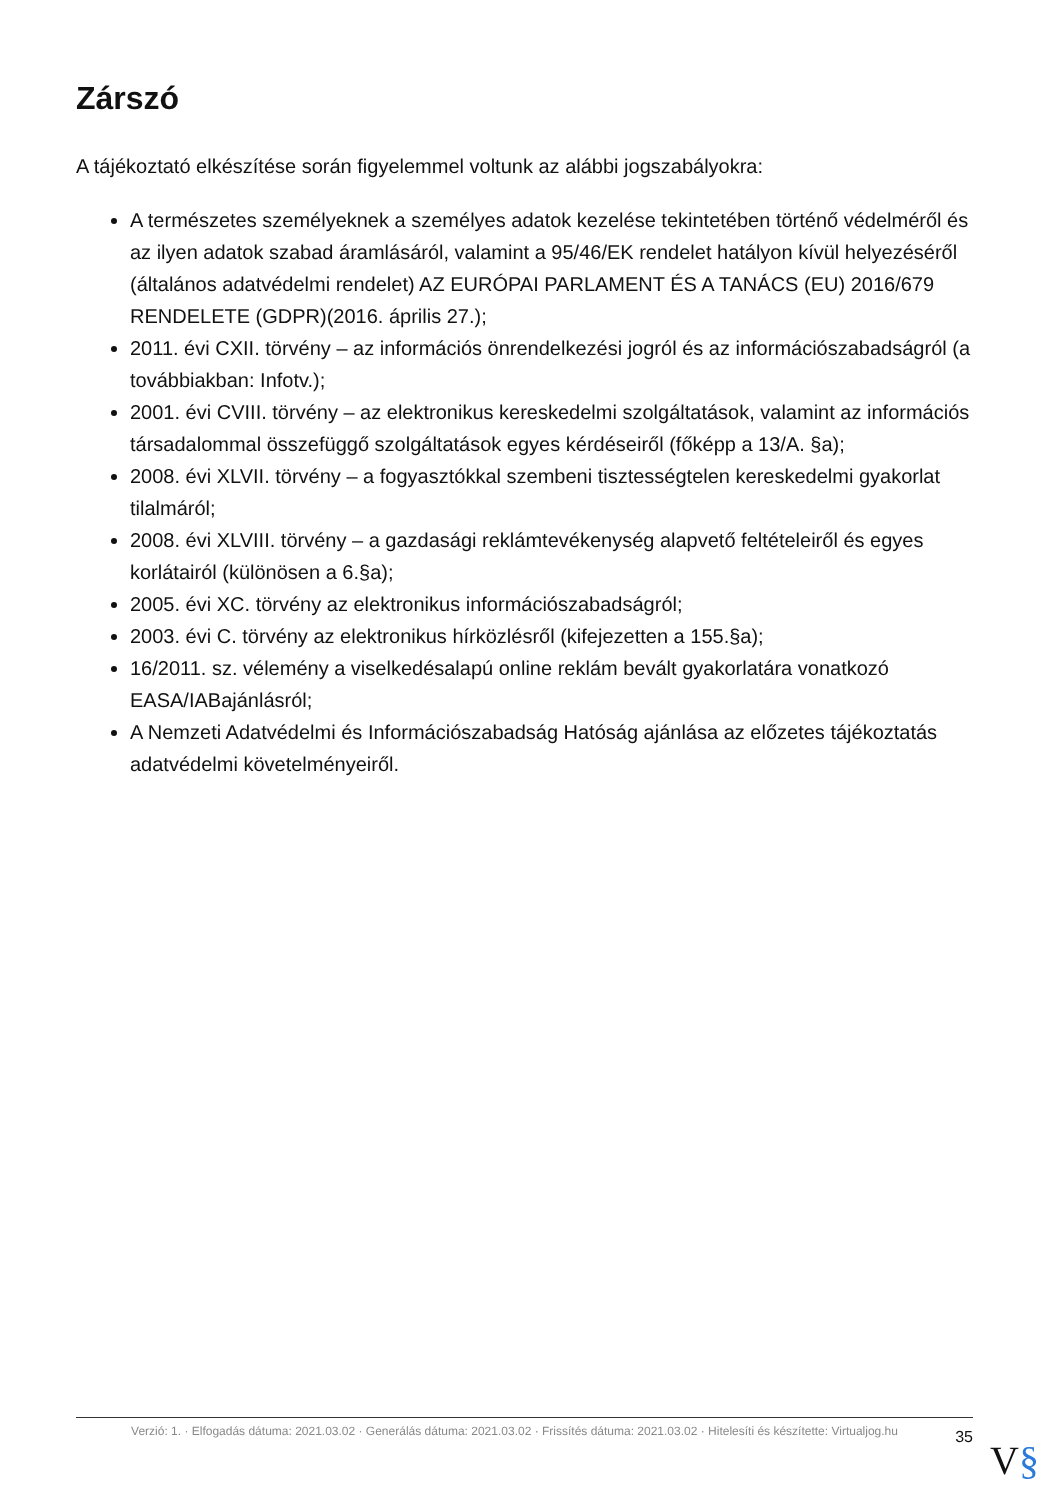Zárszó
A tájékoztató elkészítése során figyelemmel voltunk az alábbi jogszabályokra:
A természetes személyeknek a személyes adatok kezelése tekintetében történő védelméről és az ilyen adatok szabad áramlásáról, valamint a 95/46/EK rendelet hatályon kívül helyezéséről (általános adatvédelmi rendelet) AZ EURÓPAI PARLAMENT ÉS A TANÁCS (EU) 2016/679 RENDELETE (GDPR)(2016. április 27.);
2011. évi CXII. törvény – az információs önrendelkezési jogról és az információszabadságról (a továbbiakban: Infotv.);
2001. évi CVIII. törvény – az elektronikus kereskedelmi szolgáltatások, valamint az információs társadalommal összefüggő szolgáltatások egyes kérdéseiről (főképp a 13/A. §a);
2008. évi XLVII. törvény – a fogyasztókkal szembeni tisztességtelen kereskedelmi gyakorlat tilalmáról;
2008. évi XLVIII. törvény – a gazdasági reklámtevékenység alapvető feltételeiről és egyes korlátairól (különösen a 6.§a);
2005. évi XC. törvény az elektronikus információszabadságról;
2003. évi C. törvény az elektronikus hírközlésről (kifejezetten a 155.§a);
16/2011. sz. vélemény a viselkedésalapú online reklám bevált gyakorlatára vonatkozó EASA/IABajánlásról;
A Nemzeti Adatvédelmi és Információszabadság Hatóság ajánlása az előzetes tájékoztatás adatvédelmi követelményeiről.
Verzió: 1. · Elfogadás dátuma: 2021.03.02 · Generálás dátuma: 2021.03.02 · Frissítés dátuma: 2021.03.02 · Hitelesíti és készítette: Virtualjog.hu
35
V§